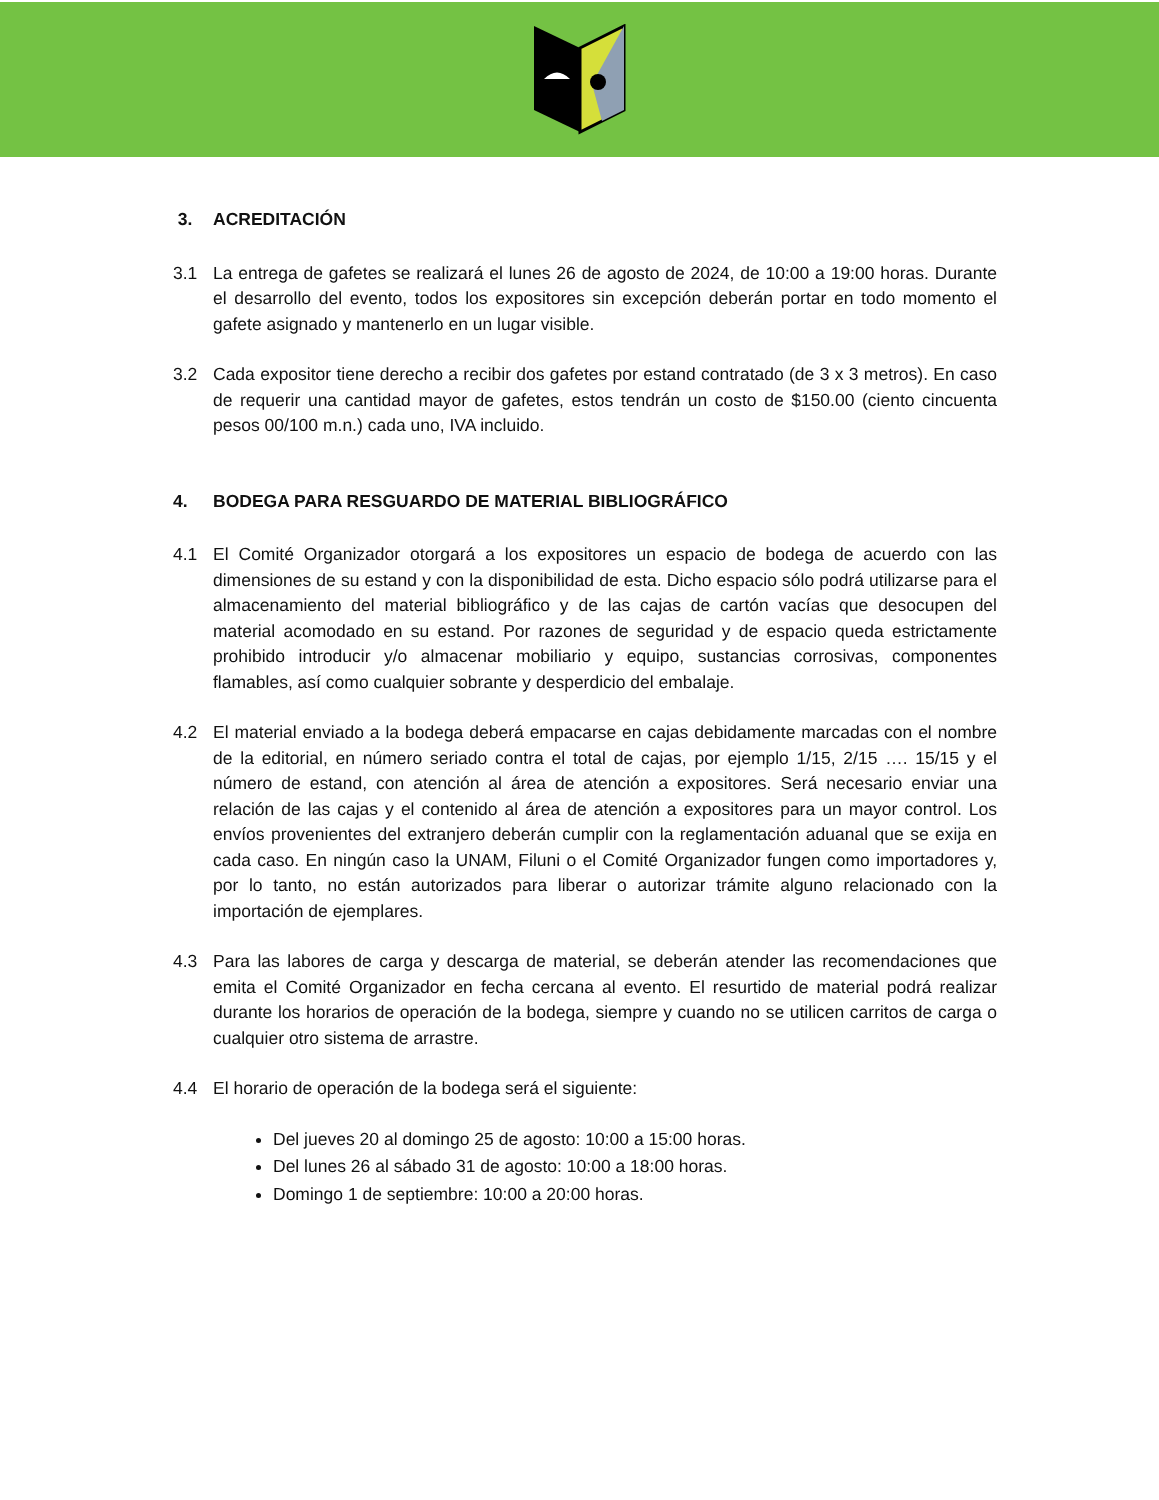3. ACREDITACIÓN
3.1 La entrega de gafetes se realizará el lunes 26 de agosto de 2024, de 10:00 a 19:00 horas. Durante el desarrollo del evento, todos los expositores sin excepción deberán portar en todo momento el gafete asignado y mantenerlo en un lugar visible.
3.2 Cada expositor tiene derecho a recibir dos gafetes por estand contratado (de 3 x 3 metros). En caso de requerir una cantidad mayor de gafetes, estos tendrán un costo de $150.00 (ciento cincuenta pesos 00/100 m.n.) cada uno, IVA incluido.
4. BODEGA PARA RESGUARDO DE MATERIAL BIBLIOGRÁFICO
4.1 El Comité Organizador otorgará a los expositores un espacio de bodega de acuerdo con las dimensiones de su estand y con la disponibilidad de esta. Dicho espacio sólo podrá utilizarse para el almacenamiento del material bibliográfico y de las cajas de cartón vacías que desocupen del material acomodado en su estand. Por razones de seguridad y de espacio queda estrictamente prohibido introducir y/o almacenar mobiliario y equipo, sustancias corrosivas, componentes flamables, así como cualquier sobrante y desperdicio del embalaje.
4.2 El material enviado a la bodega deberá empacarse en cajas debidamente marcadas con el nombre de la editorial, en número seriado contra el total de cajas, por ejemplo 1/15, 2/15 …. 15/15 y el número de estand, con atención al área de atención a expositores. Será necesario enviar una relación de las cajas y el contenido al área de atención a expositores para un mayor control. Los envíos provenientes del extranjero deberán cumplir con la reglamentación aduanal que se exija en cada caso. En ningún caso la UNAM, Filuni o el Comité Organizador fungen como importadores y, por lo tanto, no están autorizados para liberar o autorizar trámite alguno relacionado con la importación de ejemplares.
4.3 Para las labores de carga y descarga de material, se deberán atender las recomendaciones que emita el Comité Organizador en fecha cercana al evento. El resurtido de material podrá realizar durante los horarios de operación de la bodega, siempre y cuando no se utilicen carritos de carga o cualquier otro sistema de arrastre.
4.4 El horario de operación de la bodega será el siguiente:
Del jueves 20 al domingo 25 de agosto: 10:00 a 15:00 horas.
Del lunes 26 al sábado 31 de agosto: 10:00 a 18:00 horas.
Domingo 1 de septiembre: 10:00 a 20:00 horas.